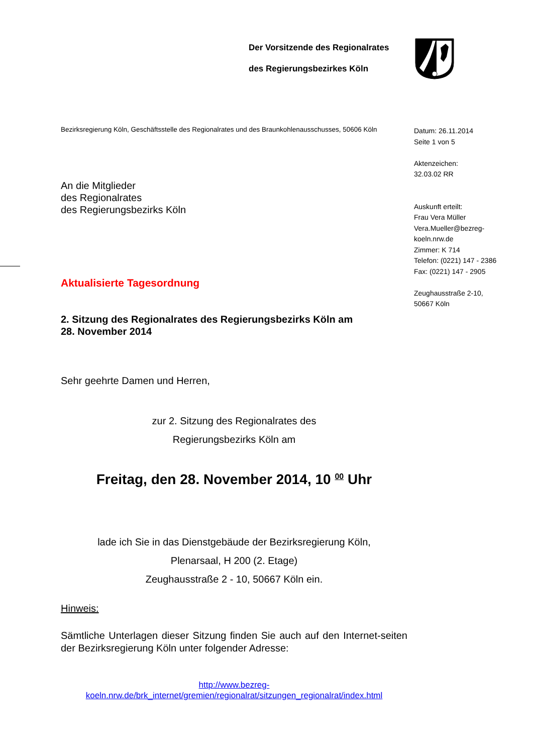Der Vorsitzende des Regionalrates
des Regierungsbezirkes Köln
Datum: 26.11.2014
Seite 1 von 5
Aktenzeichen:
32.03.02 RR
Auskunft erteilt:
Frau Vera Müller
Vera.Mueller@bezreg-
koeln.nrw.de
Zimmer: K 714
Telefon: (0221) 147 - 2386
Fax: (0221) 147 - 2905
Zeughausstraße 2-10,
50667 Köln
Bezirksregierung Köln, Geschäftsstelle des Regionalrates und des Braunkohlenausschusses, 50606 Köln
An die Mitglieder
des Regionalrates
des Regierungsbezirks Köln
Aktualisierte Tagesordnung
2. Sitzung des Regionalrates des Regierungsbezirks Köln am
28. November 2014
Sehr geehrte Damen und Herren,
zur 2. Sitzung des Regionalrates des
Regierungsbezirks Köln am
Freitag, den 28. November 2014, 10 <sup>00</sup> Uhr
lade ich Sie in das Dienstgebäude der Bezirksregierung Köln,
Plenarsaal, H 200 (2. Etage)
Zeughausstraße 2 - 10, 50667 Köln ein.
Hinweis:
Sämtliche Unterlagen dieser Sitzung finden Sie auch auf den Internet-seiten der Bezirksregierung Köln unter folgender Adresse:
http://www.bezreg-
koeln.nrw.de/brk_internet/gremien/regionalrat/sitzungen_regionalrat/index.html